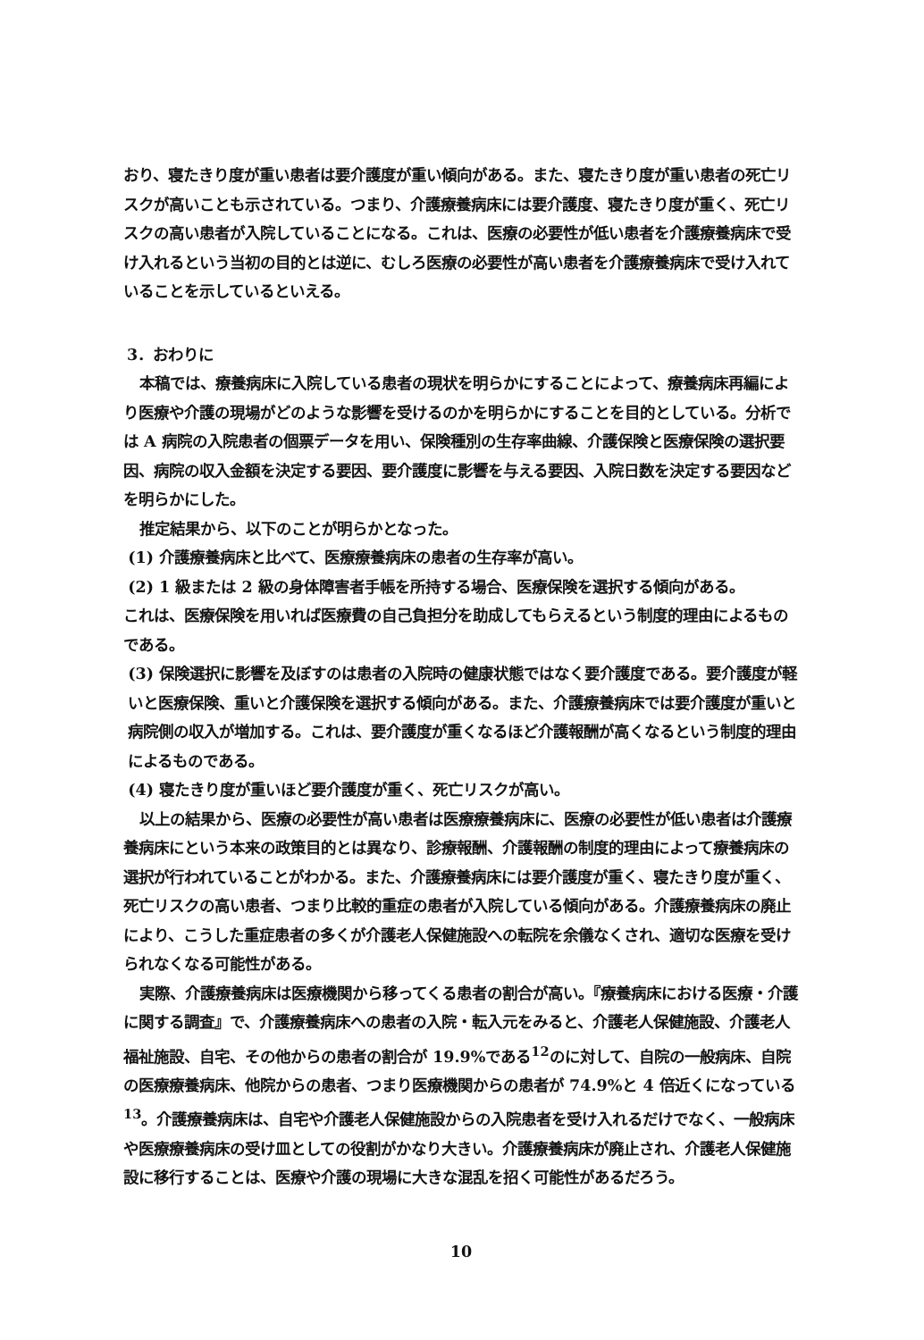おり、寝たきり度が重い患者は要介護度が重い傾向がある。また、寝たきり度が重い患者の死亡リスクが高いことも示されている。つまり、介護療養病床には要介護度、寝たきり度が重く、死亡リスクの高い患者が入院していることになる。これは、医療の必要性が低い患者を介護療養病床で受け入れるという当初の目的とは逆に、むしろ医療の必要性が高い患者を介護療養病床で受け入れていることを示しているといえる。
3．おわりに
本稿では、療養病床に入院している患者の現状を明らかにすることによって、療養病床再編により医療や介護の現場がどのような影響を受けるのかを明らかにすることを目的としている。分析では A 病院の入院患者の個票データを用い、保険種別の生存率曲線、介護保険と医療保険の選択要因、病院の収入金額を決定する要因、要介護度に影響を与える要因、入院日数を決定する要因などを明らかにした。
推定結果から、以下のことが明らかとなった。
(1) 介護療養病床と比べて、医療療養病床の患者の生存率が高い。
(2) 1 級または 2 級の身体障害者手帳を所持する場合、医療保険を選択する傾向がある。
これは、医療保険を用いれば医療費の自己負担分を助成してもらえるという制度的理由によるものである。
(3) 保険選択に影響を及ぼすのは患者の入院時の健康状態ではなく要介護度である。要介護度が軽いと医療保険、重いと介護保険を選択する傾向がある。また、介護療養病床では要介護度が重いと病院側の収入が増加する。これは、要介護度が重くなるほど介護報酬が高くなるという制度的理由によるものである。
(4) 寝たきり度が重いほど要介護度が重く、死亡リスクが高い。
以上の結果から、医療の必要性が高い患者は医療療養病床に、医療の必要性が低い患者は介護療養病床にという本来の政策目的とは異なり、診療報酬、介護報酬の制度的理由によって療養病床の選択が行われていることがわかる。また、介護療養病床には要介護度が重く、寝たきり度が重く、死亡リスクの高い患者、つまり比較的重症の患者が入院している傾向がある。介護療養病床の廃止により、こうした重症患者の多くが介護老人保健施設への転院を余儀なくされ、適切な医療を受けられなくなる可能性がある。
実際、介護療養病床は医療機関から移ってくる患者の割合が高い。『療養病床における医療・介護に関する調査』で、介護療養病床への患者の入院・転入元をみると、介護老人保健施設、介護老人福祉施設、自宅、その他からの患者の割合が 19.9%である<sup>12</sup>のに対して、自院の一般病床、自院の医療療養病床、他院からの患者、つまり医療機関からの患者が 74.9%と 4 倍近くになっている<sup>13</sup>。介護療養病床は、自宅や介護老人保健施設からの入院患者を受け入れるだけでなく、一般病床や医療療養病床の受け皿としての役割がかなり大きい。介護療養病床が廃止され、介護老人保健施設に移行することは、医療や介護の現場に大きな混乱を招く可能性があるだろう。
10